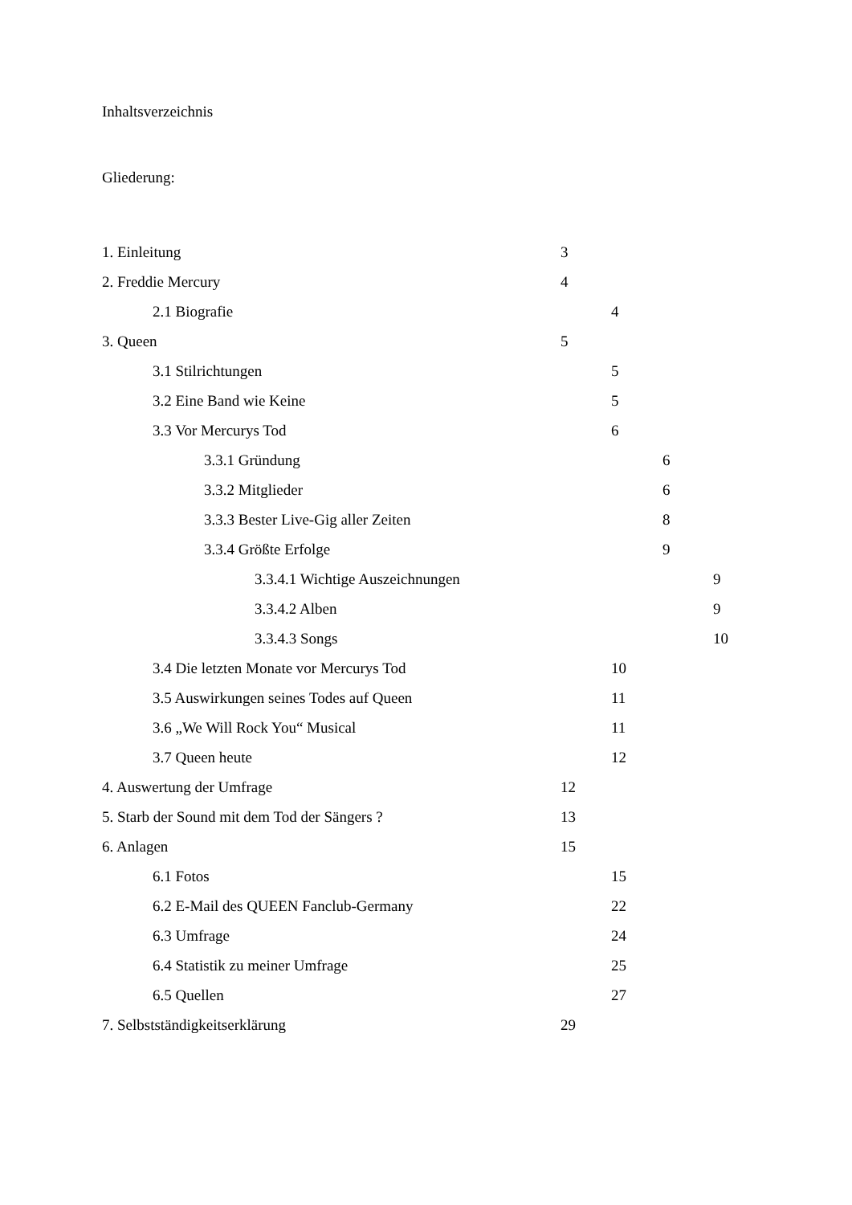Inhaltsverzeichnis
Gliederung:
1. Einleitung 3
2. Freddie Mercury 4
2.1 Biografie 4
3. Queen 5
3.1 Stilrichtungen 5
3.2 Eine Band wie Keine 5
3.3 Vor Mercurys Tod 6
3.3.1 Gründung 6
3.3.2 Mitglieder 6
3.3.3 Bester Live-Gig aller Zeiten 8
3.3.4 Größte Erfolge 9
3.3.4.1 Wichtige Auszeichnungen 9
3.3.4.2 Alben 9
3.3.4.3 Songs 10
3.4 Die letzten Monate vor Mercurys Tod 10
3.5 Auswirkungen seines Todes auf Queen 11
3.6 „We Will Rock You“ Musical 11
3.7 Queen heute 12
4. Auswertung der Umfrage 12
5. Starb der Sound mit dem Tod der Sängers ? 13
6. Anlagen 15
6.1 Fotos 15
6.2 E-Mail des QUEEN Fanclub-Germany 22
6.3 Umfrage 24
6.4 Statistik zu meiner Umfrage 25
6.5 Quellen 27
7. Selbstständigkeitserklärung 29